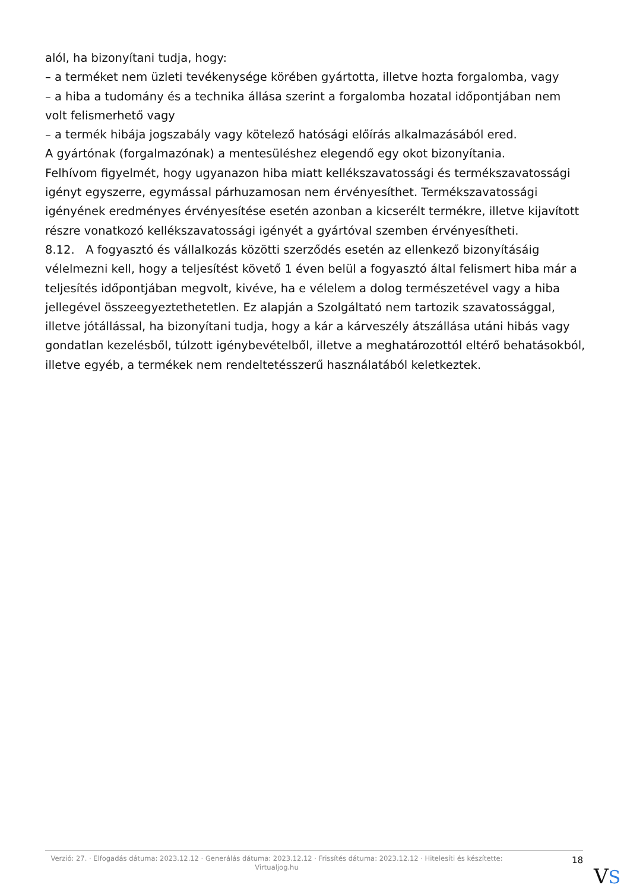alól, ha bizonyítani tudja, hogy:
– a terméket nem üzleti tevékenysége körében gyártotta, illetve hozta forgalomba, vagy
– a hiba a tudomány és a technika állása szerint a forgalomba hozatal időpontjában nem volt felismerhető vagy
– a termék hibája jogszabály vagy kötelező hatósági előírás alkalmazásából ered.
A gyártónak (forgalmazónak) a mentesüléshez elegendő egy okot bizonyítania.
Felhívom figyelmét, hogy ugyanazon hiba miatt kellékszavatossági és termékszavatossági igényt egyszerre, egymással párhuzamosan nem érvényesíthet. Termékszavatossági igényének eredményes érvényesítése esetén azonban a kicserélt termékre, illetve kijavított részre vonatkozó kellékszavatossági igényét a gyártóval szemben érvényesítheti.
8.12. A fogyasztó és vállalkozás közötti szerződés esetén az ellenkező bizonyításáig vélelmezni kell, hogy a teljesítést követő 1 éven belül a fogyasztó által felismert hiba már a teljesítés időpontjában megvolt, kivéve, ha e vélelem a dolog természetével vagy a hiba jellegével összeegyeztethetetlen. Ez alapján a Szolgáltató nem tartozik szavatossággal, illetve jótállással, ha bizonyítani tudja, hogy a kár a kárveszély átszállása utáni hibás vagy gondatlan kezelésből, túlzott igénybevételből, illetve a meghatározottól eltérő behatásokból, illetve egyéb, a termékek nem rendeltetésszerű használatából keletkeztek.
Verzió: 27. · Elfogadás dátuma: 2023.12.12 · Generálás dátuma: 2023.12.12 · Frissítés dátuma: 2023.12.12 · Hitelesíti és készítette: Virtualjog.hu
18
VS